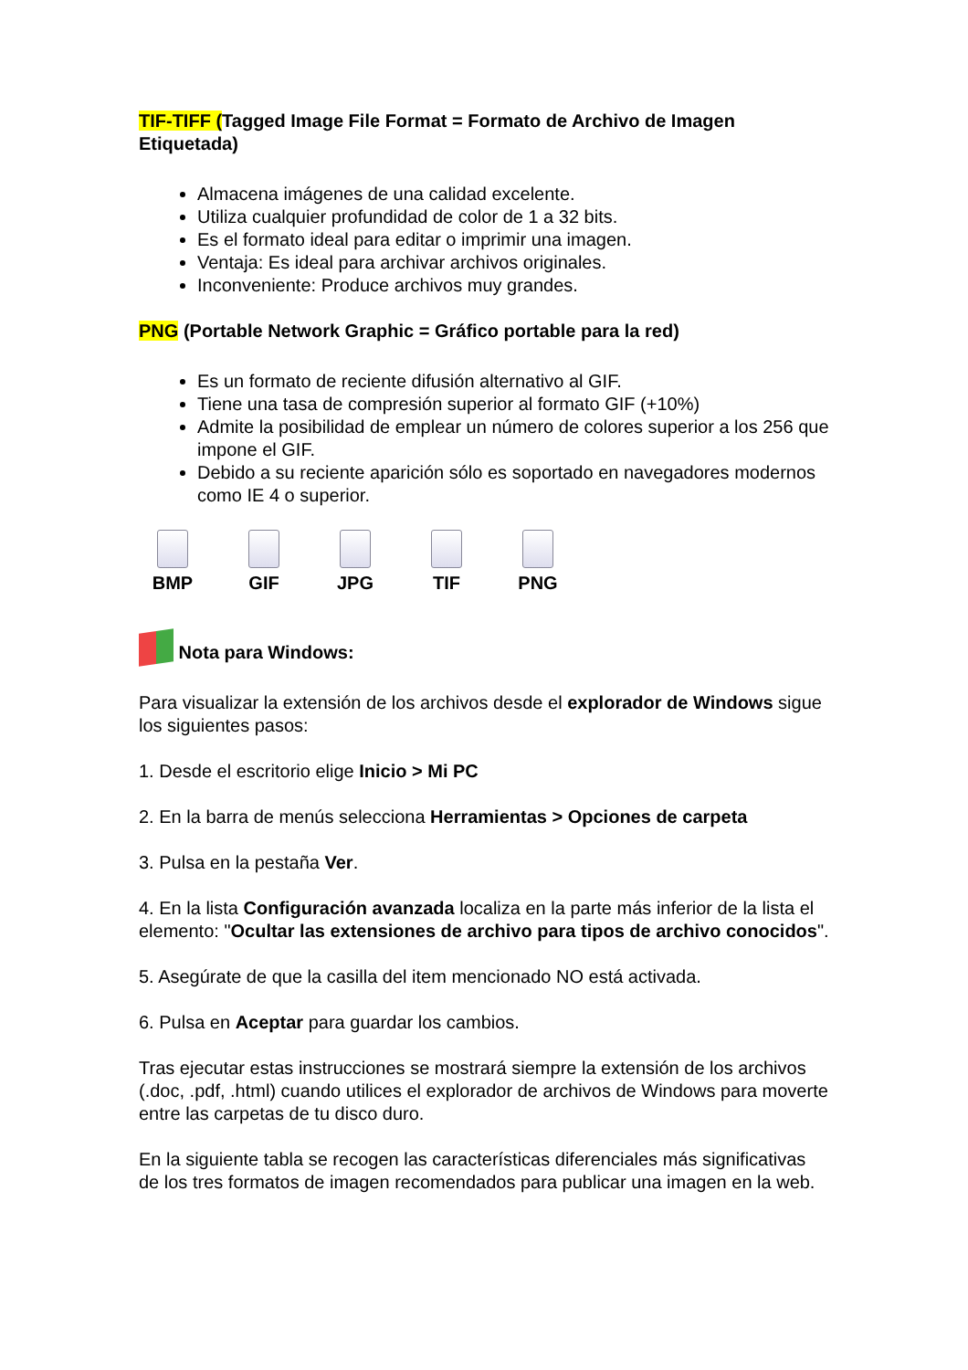TIF-TIFF (Tagged Image File Format = Formato de Archivo de Imagen Etiquetada)
Almacena imágenes de una calidad excelente.
Utiliza cualquier profundidad de color de 1 a 32 bits.
Es el formato ideal para editar o imprimir una imagen.
Ventaja: Es ideal para archivar archivos originales.
Inconveniente: Produce archivos muy grandes.
PNG (Portable Network Graphic = Gráfico portable para la red)
Es un formato de reciente difusión alternativo al GIF.
Tiene una tasa de compresión superior al formato GIF (+10%)
Admite la posibilidad de emplear un número de colores superior a los 256 que impone el GIF.
Debido a su reciente aparición sólo es soportado en navegadores modernos como IE 4 o superior.
BMP GIF JPG TIF PNG
Nota para Windows:
Para visualizar la extensión de los archivos desde el explorador de Windows sigue los siguientes pasos:
1. Desde el escritorio elige Inicio > Mi PC
2. En la barra de menús selecciona Herramientas > Opciones de carpeta
3. Pulsa en la pestaña Ver.
4. En la lista Configuración avanzada localiza en la parte más inferior de la lista el elemento: "Ocultar las extensiones de archivo para tipos de archivo conocidos".
5. Asegúrate de que la casilla del item mencionado NO está activada.
6. Pulsa en Aceptar para guardar los cambios.
Tras ejecutar estas instrucciones se mostrará siempre la extensión de los archivos (.doc, .pdf, .html) cuando utilices el explorador de archivos de Windows para moverte entre las carpetas de tu disco duro.
En la siguiente tabla se recogen las características diferenciales más significativas de los tres formatos de imagen recomendados para publicar una imagen en la web.